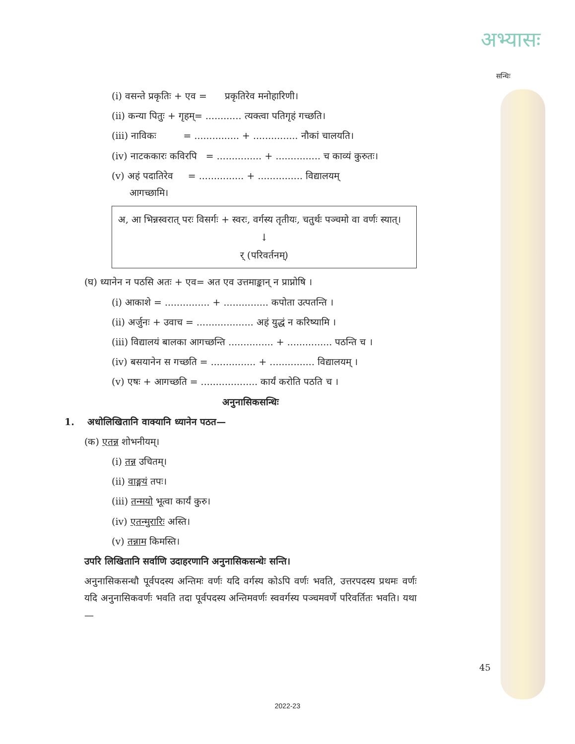अभ्यासः
सन्धिः
(i) वसन्ते प्रकृतिः + एव = प्रकृतिरेव मनोहारिणी।
(ii) कन्या पितुः + गृहम्= ............ त्यक्त्वा पतिगृहं गच्छति।
(iii) नाविकः = ............... + ............... नौकां चालयति।
(iv) नाटककारः कविरपि = ............... + ............... च काव्यं कुरुतः।
(v) अहं पदातिरेव = ............... + ............... विद्यालयम्
आगच्छामि।
अ, आ भिन्नस्वरात् परः विसर्गः + स्वरः, वर्गस्य तृतीयः, चतुर्थः पञ्चमो वा वर्णः स्यात्।
↓
र् (परिवर्तनम्)
(घ) ध्यानेन न पठसि अतः + एव= अत एव उत्तमाङ्कान् न प्राप्नोषि ।
(i) आकाशे = ............... + ............... कपोता उत्पतन्ति ।
(ii) अर्जुनः + उवाच = ................... अहं युद्धं न करिष्यामि ।
(iii) विद्यालयं बालका आगच्छन्ति ............... + ............... पठन्ति च ।
(iv) बसयानेन स गच्छति = ............... + ............... विद्यालयम् ।
(v) एषः + आगच्छति = ................... कार्यं करोति पठति च ।
अनुनासिकसन्धिः
1. अधोलिखितानि वाक्यानि ध्यानेन पठत—
(क) एतन्न शोभनीयम्।
(i) तन्न उचितम्।
(ii) वाङ्मयं तपः।
(iii) तन्मयो भूत्वा कार्यं कुरु।
(iv) एतन्मुरारिः अस्ति।
(v) तन्नाम किमस्ति।
उपरि लिखितानि सर्वाणि उदाहरणानि अनुनासिकसन्धेः सन्ति।
अनुनासिकसन्धौ पूर्वपदस्य अन्तिमः वर्णः यदि वर्गस्य कोऽपि वर्णः भवति, उत्तरपदस्य प्रथमः वर्णः यदि अनुनासिकवर्णः भवति तदा पूर्वपदस्य अन्तिमवर्णः स्ववर्गस्य पञ्चमवर्णे परिवर्तितः भवति। यथा—
45
2022-23